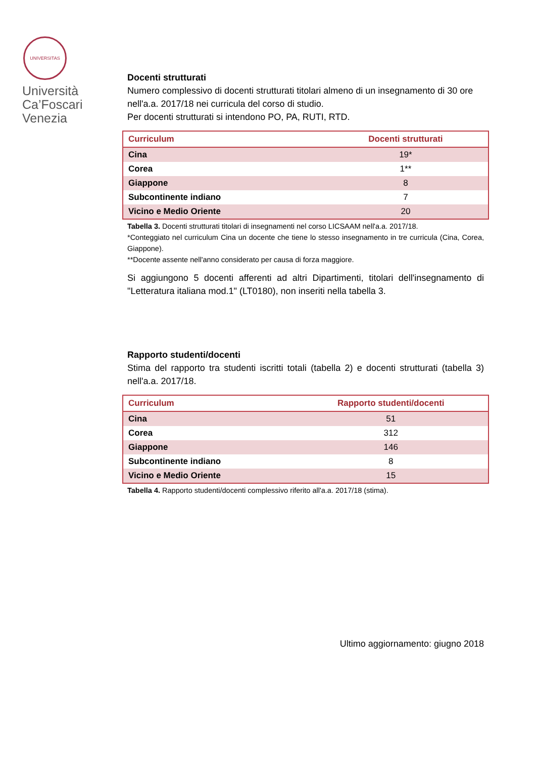UNIVERSITAS
Università Ca’Foscari Venezia
Docenti strutturati
Numero complessivo di docenti strutturati titolari almeno di un insegnamento di 30 ore nell'a.a. 2017/18 nei curricula del corso di studio.
Per docenti strutturati si intendono PO, PA, RUTI, RTD.
| Curriculum | Docenti strutturati |
| --- | --- |
| Cina | 19* |
| Corea | 1** |
| Giappone | 8 |
| Subcontinente indiano | 7 |
| Vicino e Medio Oriente | 20 |
Tabella 3. Docenti strutturati titolari di insegnamenti nel corso LICSAAM nell'a.a. 2017/18.
*Conteggiato nel curriculum Cina un docente che tiene lo stesso insegnamento in tre curricula (Cina, Corea, Giappone).
**Docente assente nell'anno considerato per causa di forza maggiore.
Si aggiungono 5 docenti afferenti ad altri Dipartimenti, titolari dell'insegnamento di "Letteratura italiana mod.1" (LT0180), non inseriti nella tabella 3.
Rapporto studenti/docenti
Stima del rapporto tra studenti iscritti totali (tabella 2) e docenti strutturati (tabella 3) nell'a.a. 2017/18.
| Curriculum | Rapporto studenti/docenti |
| --- | --- |
| Cina | 51 |
| Corea | 312 |
| Giappone | 146 |
| Subcontinente indiano | 8 |
| Vicino e Medio Oriente | 15 |
Tabella 4. Rapporto studenti/docenti complessivo riferito all'a.a. 2017/18 (stima).
Ultimo aggiornamento: giugno 2018